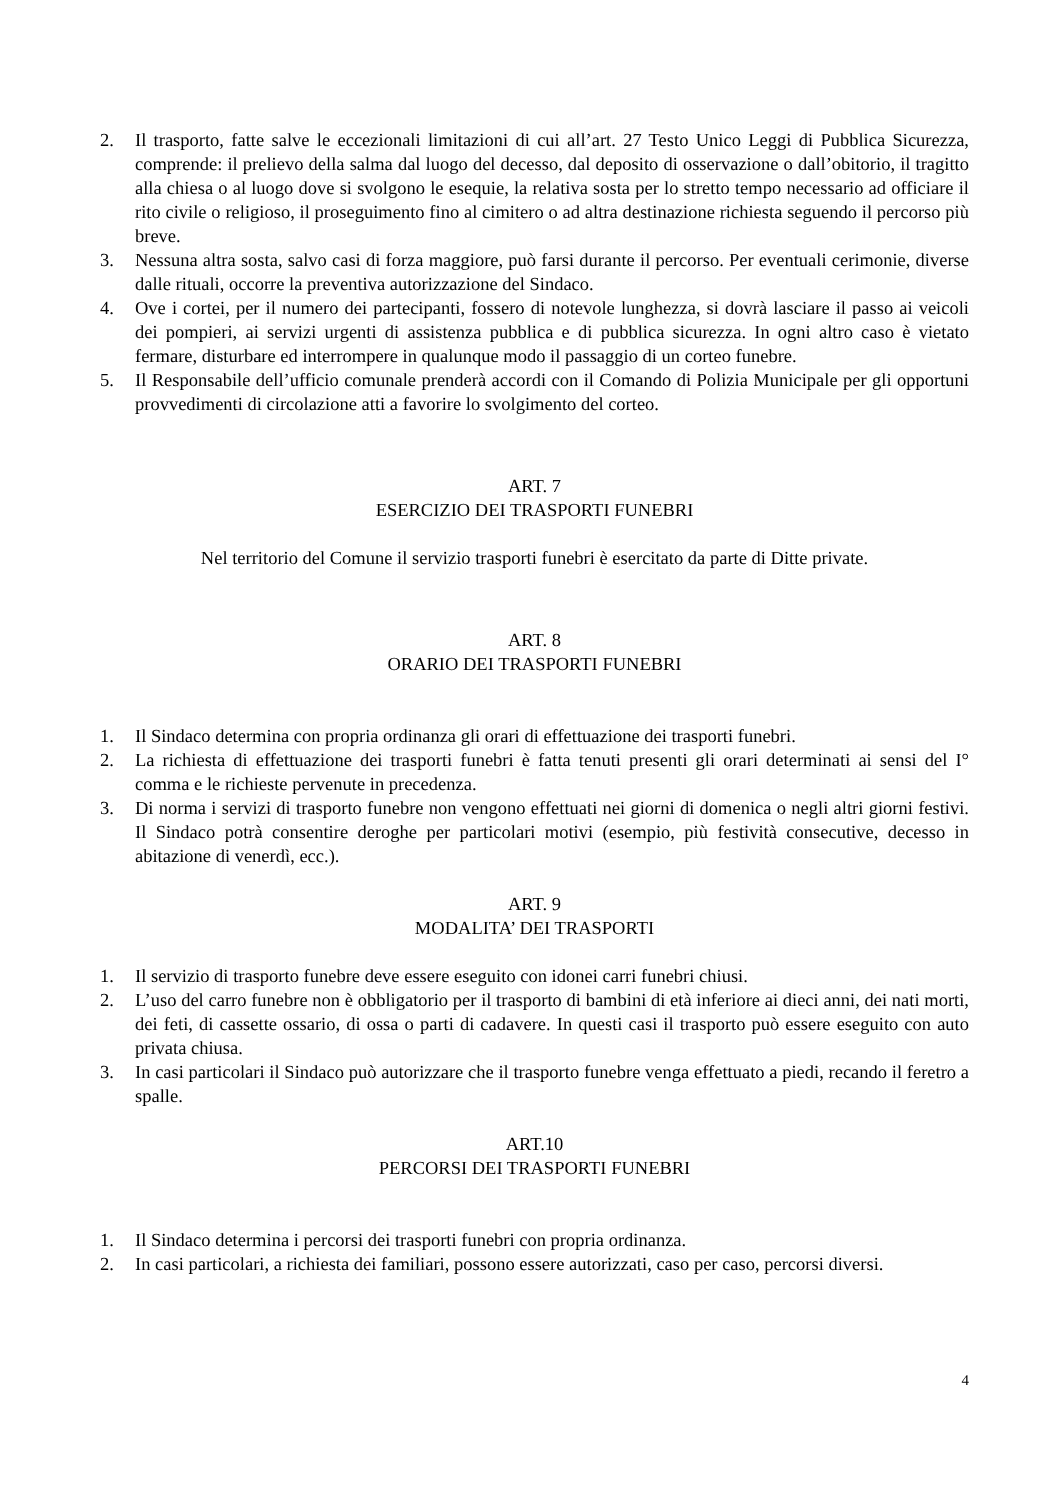2. Il trasporto, fatte salve le eccezionali limitazioni di cui all’art. 27 Testo Unico Leggi di Pubblica Sicurezza, comprende: il prelievo della salma dal luogo del decesso, dal deposito di osservazione o dall’obitorio, il tragitto alla chiesa o al luogo dove si svolgono le esequie, la relativa sosta per lo stretto tempo necessario ad officiare il rito civile o religioso, il proseguimento fino al cimitero o ad altra destinazione richiesta seguendo il percorso più breve.
3. Nessuna altra sosta, salvo casi di forza maggiore, può farsi durante il percorso. Per eventuali cerimonie, diverse dalle rituali, occorre la preventiva autorizzazione del Sindaco.
4. Ove i cortei, per il numero dei partecipanti, fossero di notevole lunghezza, si dovrà lasciare il passo ai veicoli dei pompieri, ai servizi urgenti di assistenza pubblica e di pubblica sicurezza. In ogni altro caso è vietato fermare, disturbare ed interrompere in qualunque modo il passaggio di un corteo funebre.
5. Il Responsabile dell’ufficio comunale prenderà accordi con il Comando di Polizia Municipale per gli opportuni provvedimenti di circolazione atti a favorire lo svolgimento del corteo.
ART. 7
ESERCIZIO DEI TRASPORTI FUNEBRI
Nel territorio del Comune il servizio trasporti funebri è esercitato da parte di Ditte private.
ART. 8
ORARIO DEI TRASPORTI FUNEBRI
1. Il Sindaco determina con propria ordinanza gli orari di effettuazione dei trasporti funebri.
2. La richiesta di effettuazione dei trasporti funebri è fatta tenuti presenti gli orari determinati ai sensi del I° comma e le richieste pervenute in precedenza.
3. Di norma i servizi di trasporto funebre non vengono effettuati nei giorni di domenica o negli altri giorni festivi. Il Sindaco potrà consentire deroghe per particolari motivi (esempio, più festività consecutive, decesso in abitazione di venerdì, ecc.).
ART. 9
MODALITA’ DEI TRASPORTI
1. Il servizio di trasporto funebre deve essere eseguito con idonei carri funebri chiusi.
2. L’uso del carro funebre non è obbligatorio per il trasporto di bambini di età inferiore ai dieci anni, dei nati morti, dei feti, di cassette ossario, di ossa o parti di cadavere. In questi casi il trasporto può essere eseguito con auto privata chiusa.
3. In casi particolari il Sindaco può autorizzare che il trasporto funebre venga effettuato a piedi, recando il feretro a spalle.
ART.10
PERCORSI DEI TRASPORTI FUNEBRI
1. Il Sindaco determina i percorsi dei trasporti funebri con propria ordinanza.
2. In casi particolari, a richiesta dei familiari, possono essere autorizzati, caso per caso, percorsi diversi.
4